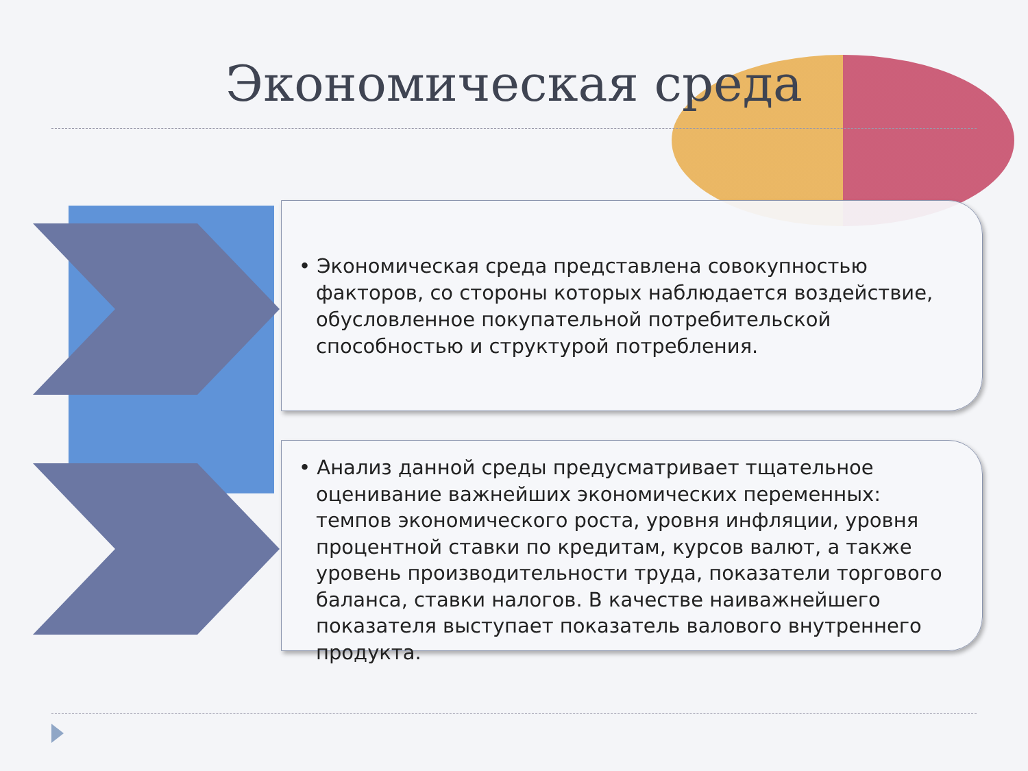Экономическая среда
• Экономическая среда представлена совокупностью факторов, со стороны которых наблюдается воздействие, обусловленное покупательной потребительской способностью и структурой потребления.
• Анализ данной среды предусматривает тщательное оценивание важнейших экономических переменных: темпов экономического роста, уровня инфляции, уровня процентной ставки по кредитам, курсов валют, а также уровень производительности труда, показатели торгового баланса, ставки налогов. В качестве наиважнейшего показателя выступает показатель валового внутреннего продукта.